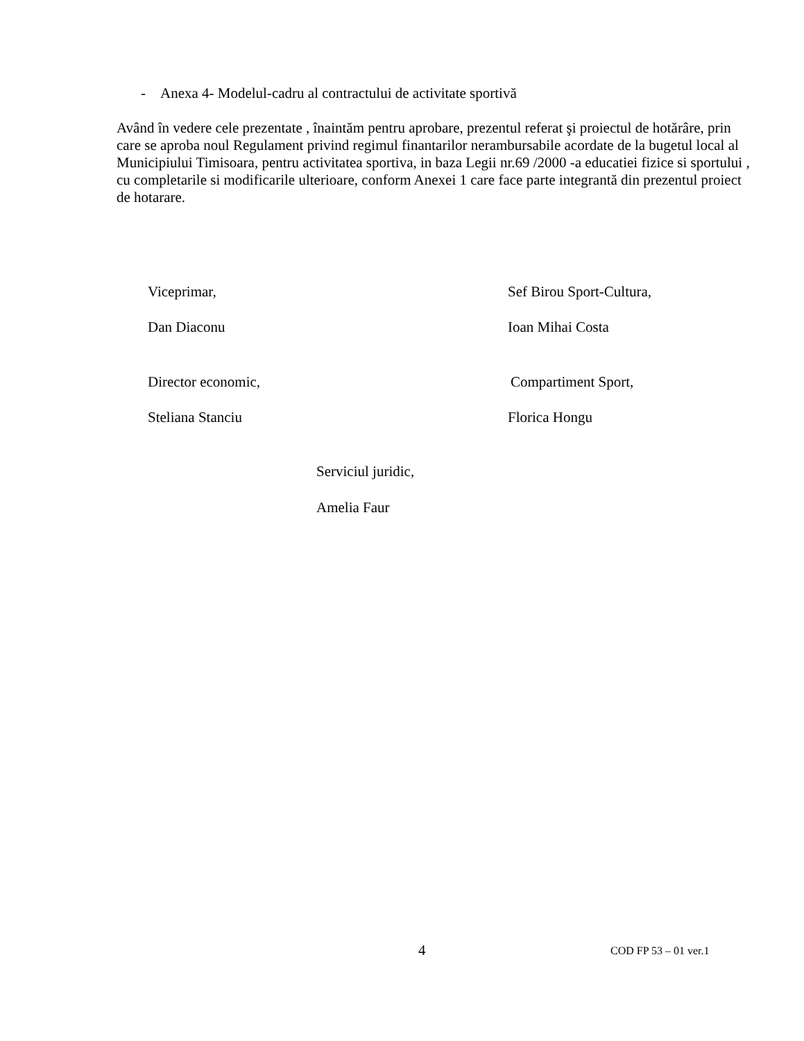- Anexa 4- Modelul-cadru al contractului de activitate sportivă
Având în vedere cele prezentate , înaintăm pentru aprobare, prezentul referat şi proiectul de hotărâre, prin care se aproba noul Regulament privind regimul finantarilor nerambursabile acordate de la bugetul local al Municipiului Timisoara, pentru activitatea sportiva, in baza Legii nr.69 /2000 -a educatiei fizice si sportului , cu completarile si modificarile ulterioare, conform Anexei 1 care face parte integrantă din prezentul proiect de hotarare.
Viceprimar, Sef Birou Sport-Cultura,
Dan Diaconu Ioan Mihai Costa
Director economic, Compartiment Sport,
Steliana Stanciu Florica Hongu
Serviciul juridic,
Amelia Faur
4 COD FP 53 – 01 ver.1